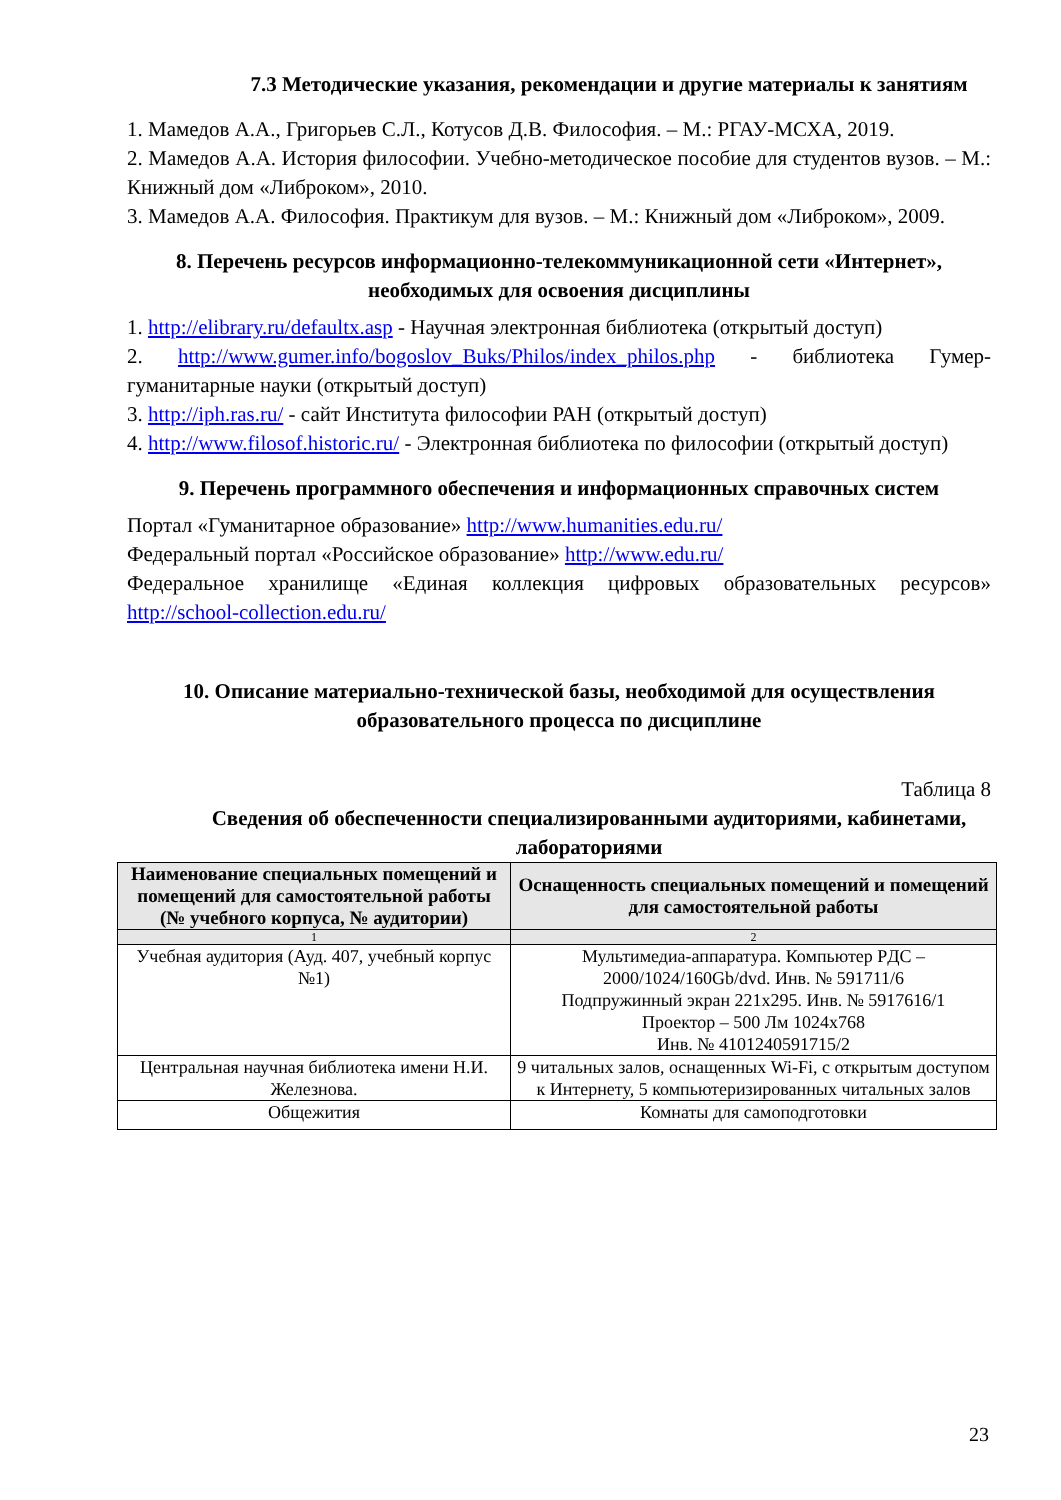7.3 Методические указания, рекомендации и другие материалы к занятиям
1. Мамедов А.А., Григорьев С.Л., Котусов Д.В. Философия. – М.: РГАУ-МСХА, 2019.
2. Мамедов А.А. История философии. Учебно-методическое пособие для студентов вузов. – М.: Книжный дом «Либроком», 2010.
3. Мамедов А.А. Философия. Практикум для вузов. – М.: Книжный дом «Либроком», 2009.
8. Перечень ресурсов информационно-телекоммуникационной сети «Интернет», необходимых для освоения дисциплины
1. http://elibrary.ru/defaultx.asp - Научная электронная библиотека (открытый доступ)
2. http://www.gumer.info/bogoslov_Buks/Philos/index_philos.php - библиотека Гумер- гуманитарные науки (открытый доступ)
3. http://iph.ras.ru/ - сайт Института философии РАН (открытый доступ)
4. http://www.filosof.historic.ru/ - Электронная библиотека по философии (открытый доступ)
9. Перечень программного обеспечения и информационных справочных систем
Портал «Гуманитарное образование» http://www.humanities.edu.ru/
Федеральный портал «Российское образование» http://www.edu.ru/
Федеральное хранилище «Единая коллекция цифровых образовательных ресурсов» http://school-collection.edu.ru/
10. Описание материально-технической базы, необходимой для осуществления образовательного процесса по дисциплине
Таблица 8
Сведения об обеспеченности специализированными аудиториями, кабинетами, лабораториями
| Наименование специальных помещений и помещений для самостоятельной работы (№ учебного корпуса, № аудитории) | Оснащенность специальных помещений и помещений для самостоятельной работы |
| --- | --- |
| 1 | 2 |
| Учебная аудитория (Ауд. 407, учебный корпус №1) | Мультимедиа-аппаратура. Компьютер PДC – 2000/1024/160Gb/dvd. Инв. № 591711/6 Подпружинный экран 221x295. Инв. № 5917616/1 Проектор – 500 Лм 1024x768 Инв. № 4101240591715/2 |
| Центральная научная библиотека имени Н.И. Железнова. | 9 читальных залов, оснащенных Wi-Fi, с открытым доступом к Интернету, 5 компьютеризированных читальных залов |
| Общежития | Комнаты для самоподготовки |
23